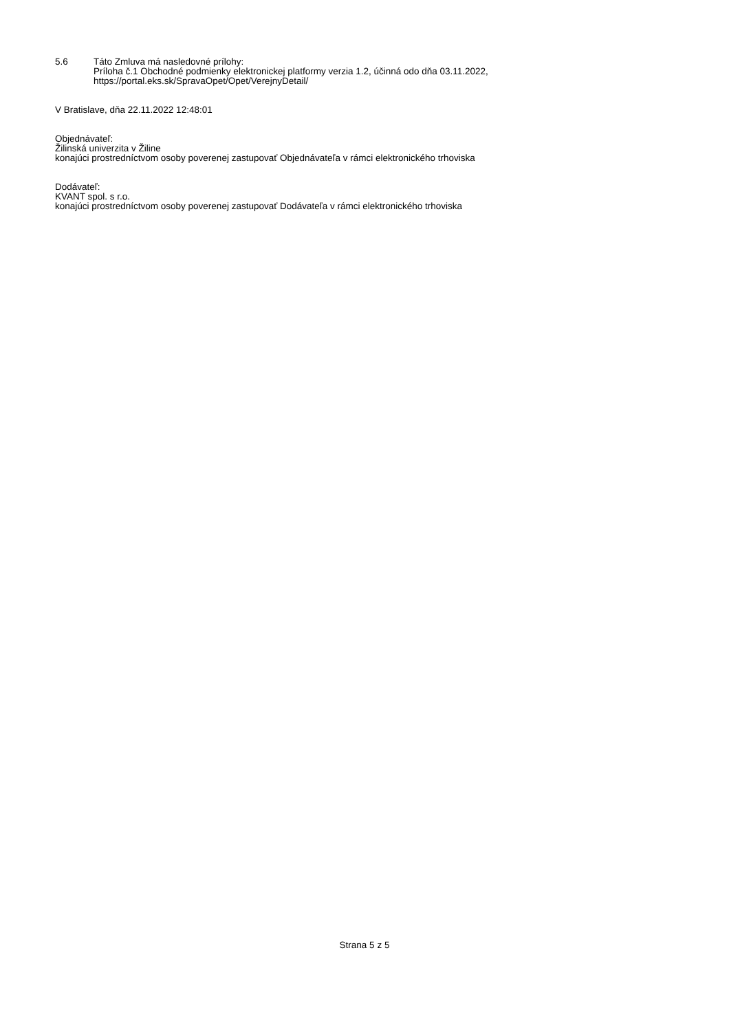5.6 Táto Zmluva má nasledovné prílohy:
Príloha č.1 Obchodné podmienky elektronickej platformy verzia 1.2, účinná odo dňa 03.11.2022,
https://portal.eks.sk/SpravaOpet/Opet/VerejnyDetail/
V Bratislave, dňa 22.11.2022 12:48:01
Objednávateľ:
Žilinská univerzita v Žiline
konajúci prostredníctvom osoby poverenej zastupovať Objednávateľa v rámci elektronického trhoviska
Dodávateľ:
KVANT spol. s r.o.
konajúci prostredníctvom osoby poverenej zastupovať Dodávateľa v rámci elektronického trhoviska
Strana 5 z 5